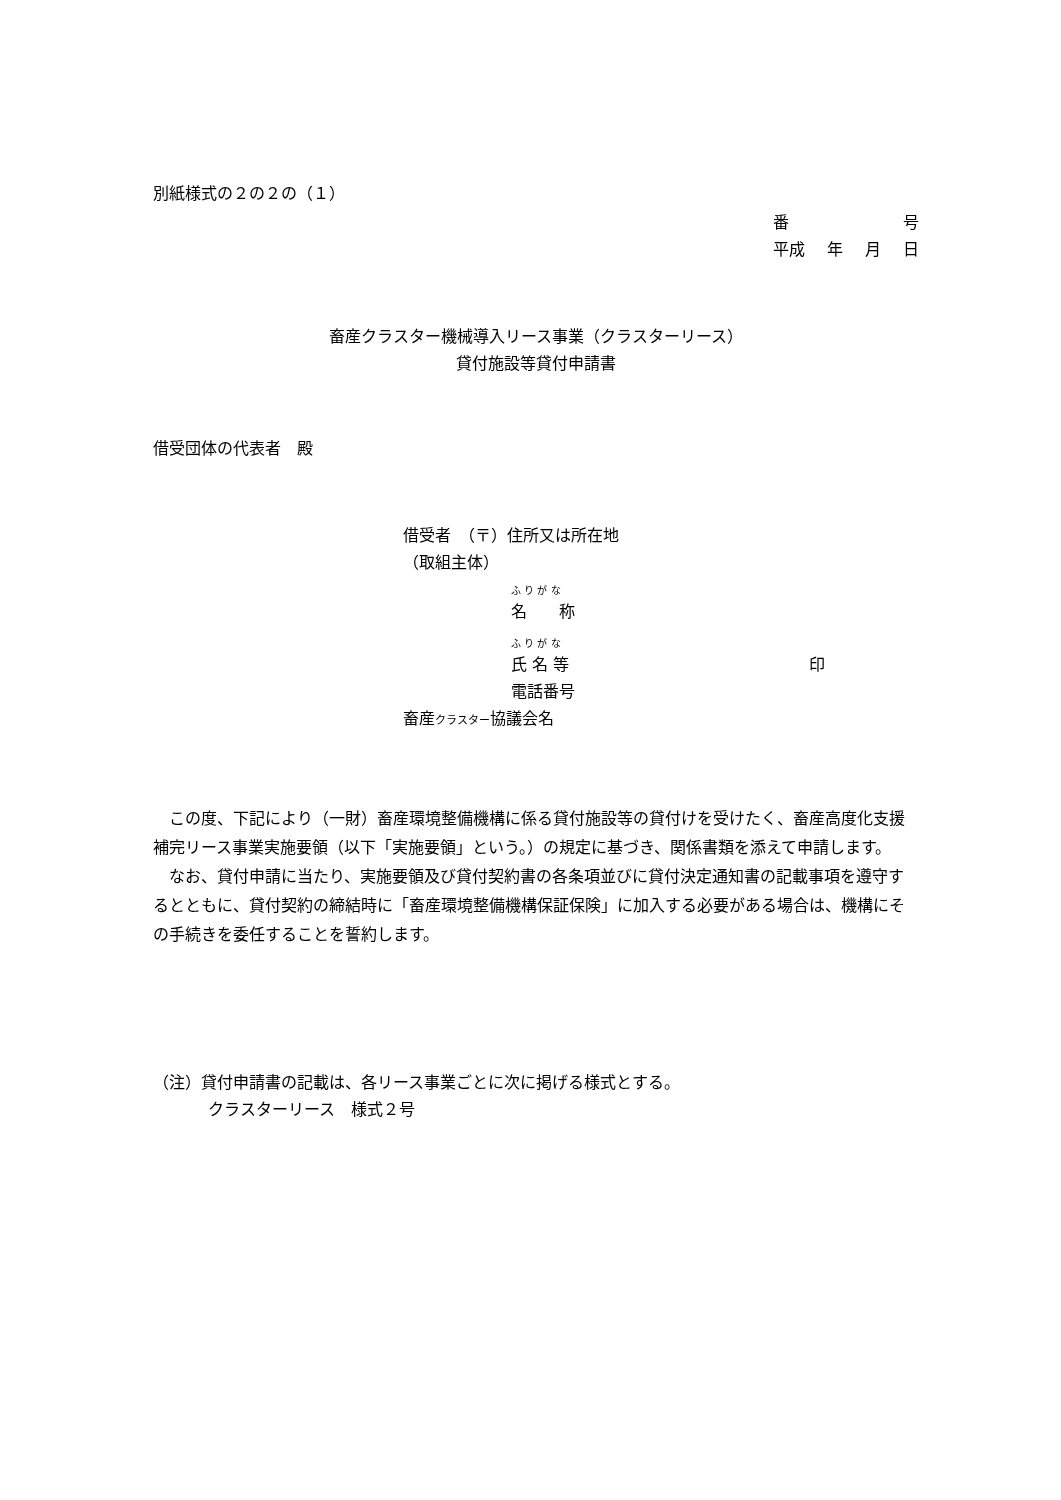別紙様式の２の２の（１）
番 号
平成 年 月 日
畜産クラスター機械導入リース事業（クラスターリース）
貸付施設等貸付申請書
借受団体の代表者　殿
借受者　（〒）住所又は所在地
（取組主体）
ふ り が な
名　　称
ふ り が な
氏 名 等 印
電話番号
畜産クラスター協議会名
この度、下記により（一財）畜産環境整備機構に係る貸付施設等の貸付けを受けたく、畜産高度化支援補完リース事業実施要領（以下「実施要領」という。）の規定に基づき、関係書類を添えて申請します。
なお、貸付申請に当たり、実施要領及び貸付契約書の各条項並びに貸付決定通知書の記載事項を遵守するとともに、貸付契約の締結時に「畜産環境整備機構保証保険」に加入する必要がある場合は、機構にその手続きを委任することを誓約します。
（注）貸付申請書の記載は、各リース事業ごとに次に掲げる様式とする。
クラスターリース　様式２号